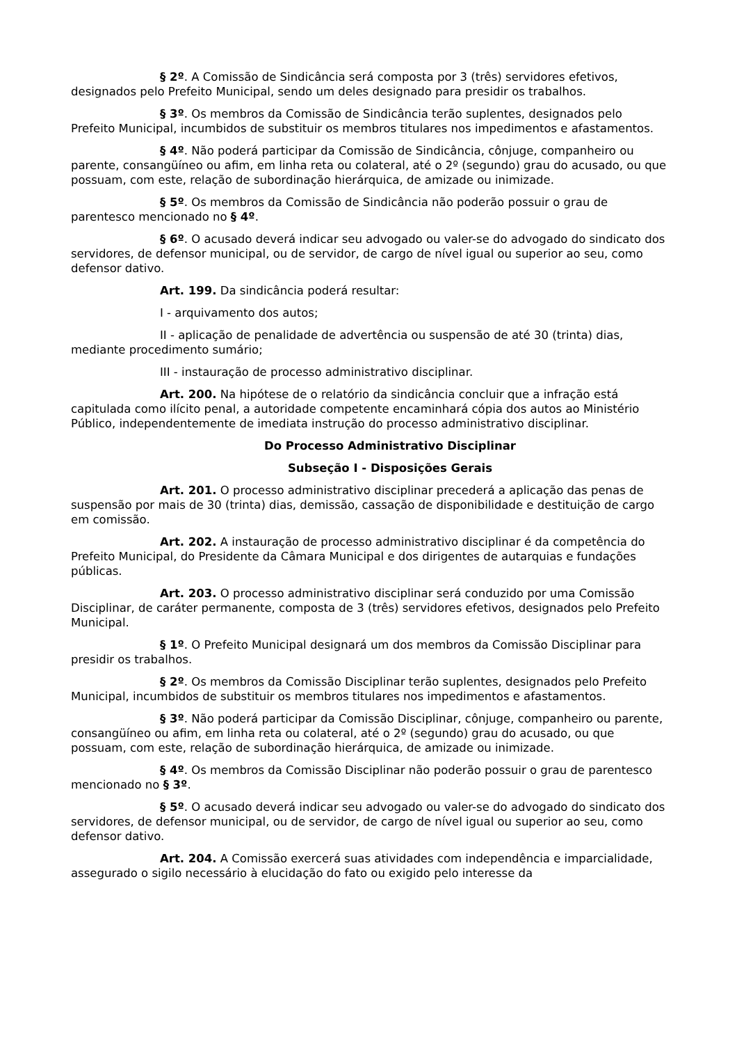§ 2º. A Comissão de Sindicância será composta por 3 (três) servidores efetivos, designados pelo Prefeito Municipal, sendo um deles designado para presidir os trabalhos.
§ 3º. Os membros da Comissão de Sindicância terão suplentes, designados pelo Prefeito Municipal, incumbidos de substituir os membros titulares nos impedimentos e afastamentos.
§ 4º. Não poderá participar da Comissão de Sindicância, cônjuge, companheiro ou parente, consangüíneo ou afim, em linha reta ou colateral, até o 2º (segundo) grau do acusado, ou que possuam, com este, relação de subordinação hierárquica, de amizade ou inimizade.
§ 5º. Os membros da Comissão de Sindicância não poderão possuir o grau de parentesco mencionado no § 4º.
§ 6º. O acusado deverá indicar seu advogado ou valer-se do advogado do sindicato dos servidores, de defensor municipal, ou de servidor, de cargo de nível igual ou superior ao seu, como defensor dativo.
Art. 199. Da sindicância poderá resultar:
I - arquivamento dos autos;
II - aplicação de penalidade de advertência ou suspensão de até 30 (trinta) dias, mediante procedimento sumário;
III - instauração de processo administrativo disciplinar.
Art. 200. Na hipótese de o relatório da sindicância concluir que a infração está capitulada como ilícito penal, a autoridade competente encaminhará cópia dos autos ao Ministério Público, independentemente de imediata instrução do processo administrativo disciplinar.
Do Processo Administrativo Disciplinar
Subseção I - Disposições Gerais
Art. 201. O processo administrativo disciplinar precederá a aplicação das penas de suspensão por mais de 30 (trinta) dias, demissão, cassação de disponibilidade e destituição de cargo em comissão.
Art. 202. A instauração de processo administrativo disciplinar é da competência do Prefeito Municipal, do Presidente da Câmara Municipal e dos dirigentes de autarquias e fundações públicas.
Art. 203. O processo administrativo disciplinar será conduzido por uma Comissão Disciplinar, de caráter permanente, composta de 3 (três) servidores efetivos, designados pelo Prefeito Municipal.
§ 1º. O Prefeito Municipal designará um dos membros da Comissão Disciplinar para presidir os trabalhos.
§ 2º. Os membros da Comissão Disciplinar terão suplentes, designados pelo Prefeito Municipal, incumbidos de substituir os membros titulares nos impedimentos e afastamentos.
§ 3º. Não poderá participar da Comissão Disciplinar, cônjuge, companheiro ou parente, consangüíneo ou afim, em linha reta ou colateral, até o 2º (segundo) grau do acusado, ou que possuam, com este, relação de subordinação hierárquica, de amizade ou inimizade.
§ 4º. Os membros da Comissão Disciplinar não poderão possuir o grau de parentesco mencionado no § 3º.
§ 5º. O acusado deverá indicar seu advogado ou valer-se do advogado do sindicato dos servidores, de defensor municipal, ou de servidor, de cargo de nível igual ou superior ao seu, como defensor dativo.
Art. 204. A Comissão exercerá suas atividades com independência e imparcialidade, assegurado o sigilo necessário à elucidação do fato ou exigido pelo interesse da